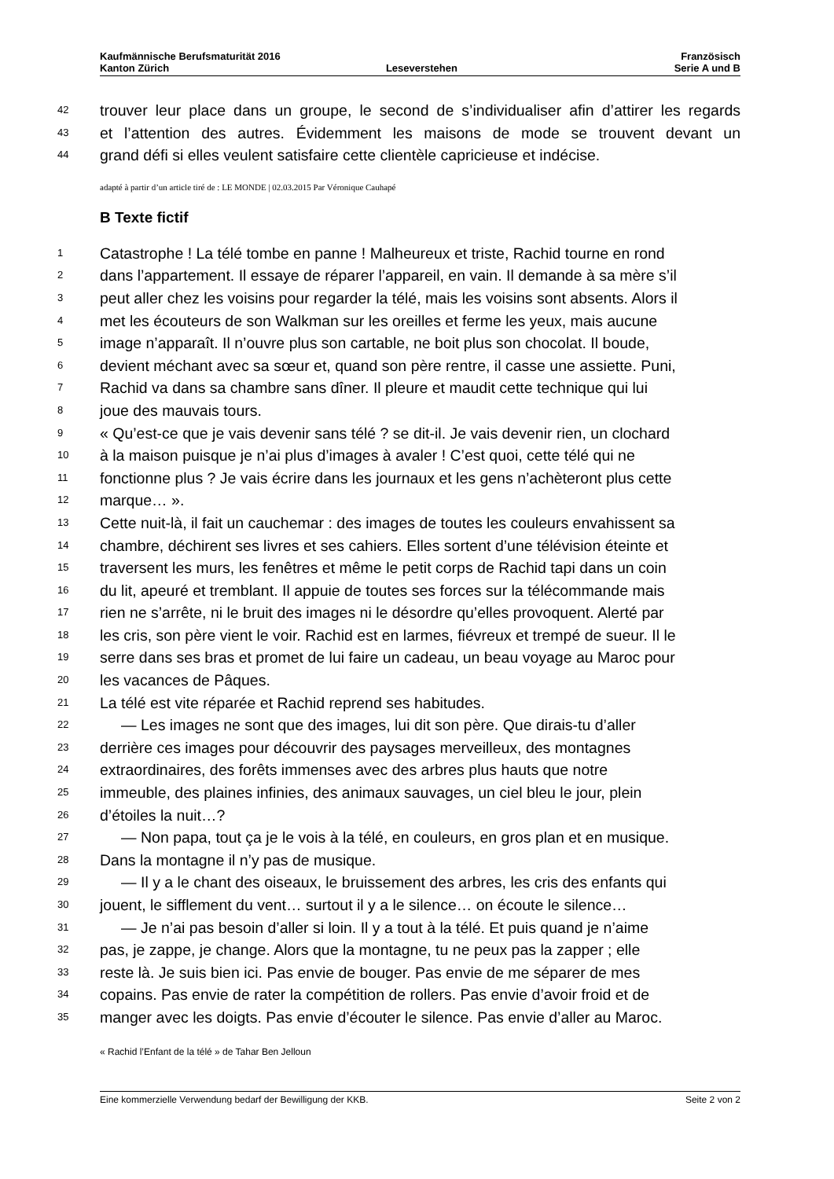Kaufmännische Berufsmaturität 2016 Französisch
Kanton Zürich Leseverstehen Serie A und B
42 trouver leur place dans un groupe, le second de s’individualiser afin d’attirer les regards
43 et l’attention des autres. Évidemment les maisons de mode se trouvent devant un
44 grand défi si elles veulent satisfaire cette clientèle capricieuse et indécise.
adapté à partir d’un article tiré de : LE MONDE | 02.03.2015 Par Véronique Cauhapé
B Texte fictif
1 Catastrophe ! La télé tombe en panne ! Malheureux et triste, Rachid tourne en rond
2 dans l’appartement. Il essaye de réparer l’appareil, en vain. Il demande à sa mère s’il
3 peut aller chez les voisins pour regarder la télé, mais les voisins sont absents. Alors il
4 met les écouteurs de son Walkman sur les oreilles et ferme les yeux, mais aucune
5 image n’apparaît. Il n’ouvre plus son cartable, ne boit plus son chocolat. Il boude,
6 devient méchant avec sa sœur et, quand son père rentre, il casse une assiette. Puni,
7 Rachid va dans sa chambre sans dîner. Il pleure et maudit cette technique qui lui
8 joue des mauvais tours.
9 « Qu’est-ce que je vais devenir sans télé ? se dit-il. Je vais devenir rien, un clochard
10 à la maison puisque je n’ai plus d’images à avaler ! C’est quoi, cette télé qui ne
11 fonctionne plus ? Je vais écrire dans les journaux et les gens n’achèteront plus cette
12 marque… ».
13 Cette nuit-là, il fait un cauchemar : des images de toutes les couleurs envahissent sa
14 chambre, déchirent ses livres et ses cahiers. Elles sortent d’une télévision éteinte et
15 traversent les murs, les fenêtres et même le petit corps de Rachid tapi dans un coin
16 du lit, apeuré et tremblant. Il appuie de toutes ses forces sur la télécommande mais
17 rien ne s’arrête, ni le bruit des images ni le désordre qu’elles provoquent. Alerté par
18 les cris, son père vient le voir. Rachid est en larmes, fiévreux et trempé de sueur. Il le
19 serre dans ses bras et promet de lui faire un cadeau, un beau voyage au Maroc pour
20 les vacances de Pâques.
21 La télé est vite réparée et Rachid reprend ses habitudes.
22 — Les images ne sont que des images, lui dit son père. Que dirais-tu d’aller
23 derrière ces images pour découvrir des paysages merveilleux, des montagnes
24 extraordinaires, des forêts immenses avec des arbres plus hauts que notre
25 immeuble, des plaines infinies, des animaux sauvages, un ciel bleu le jour, plein
26 d’étoiles la nuit…?
27 — Non papa, tout ça je le vois à la télé, en couleurs, en gros plan et en musique.
28 Dans la montagne il n’y pas de musique.
29 — Il y a le chant des oiseaux, le bruissement des arbres, les cris des enfants qui
30 jouent, le sifflement du vent… surtout il y a le silence… on écoute le silence…
31 — Je n’ai pas besoin d’aller si loin. Il y a tout à la télé. Et puis quand je n’aime
32 pas, je zappe, je change. Alors que la montagne, tu ne peux pas la zapper ; elle
33 reste là. Je suis bien ici. Pas envie de bouger. Pas envie de me séparer de mes
34 copains. Pas envie de rater la compétition de rollers. Pas envie d’avoir froid et de
35 manger avec les doigts. Pas envie d’écouter le silence. Pas envie d’aller au Maroc.
« Rachid l’Enfant de la télé » de Tahar Ben Jelloun
Eine kommerzielle Verwendung bedarf der Bewilligung der KKB. Seite 2 von 2